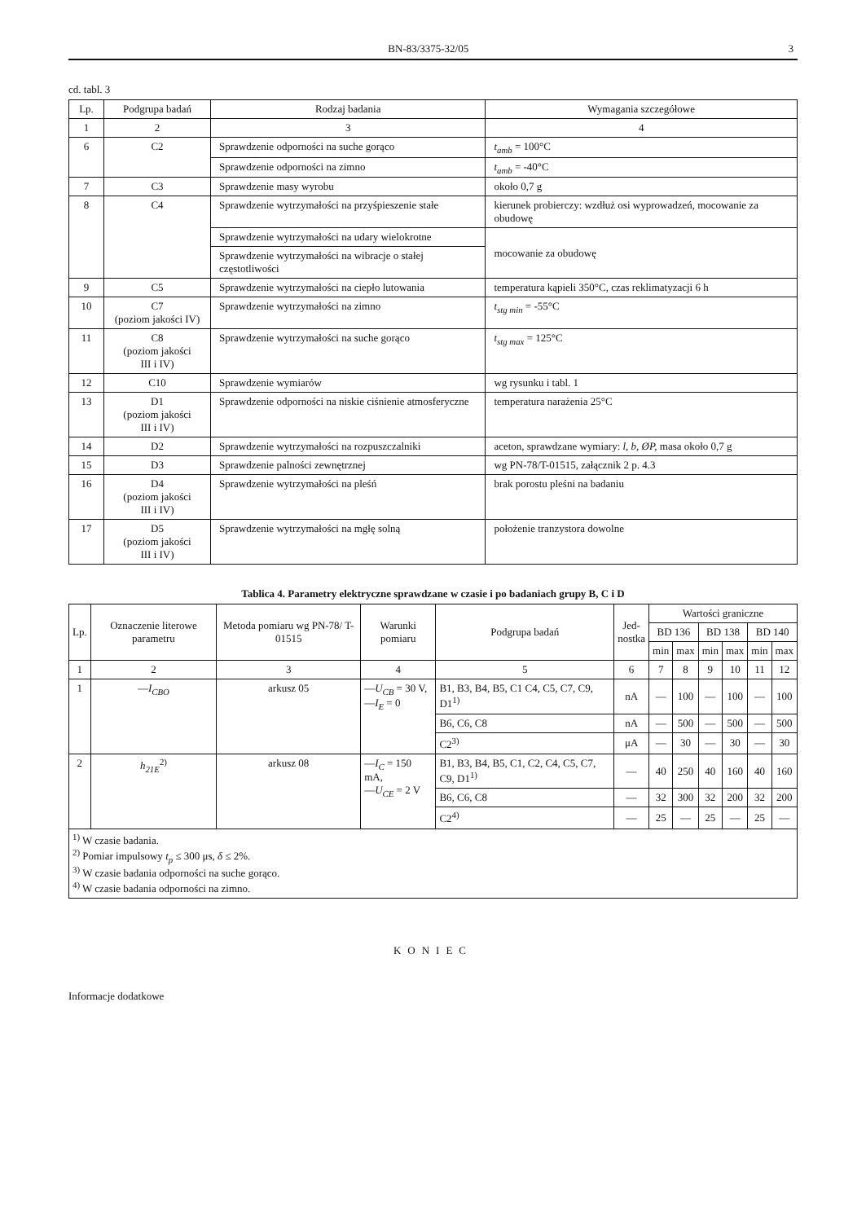BN-83/3375-32/05 3
cd. tabl. 3
| Lp. | Podgrupa badań | Rodzaj badania | Wymagania szczegółowe |
| --- | --- | --- | --- |
| 1 | 2 | 3 | 4 |
| 6 | C2 | Sprawdzenie odporności na suche gorąco | t<sub>amb</sub> = 100°C |
| | | Sprawdzenie odporności na zimno | t<sub>amb</sub> = -40°C |
| 7 | C3 | Sprawdzenie masy wyrobu | około 0,7 g |
| 8 | C4 | Sprawdzenie wytrzymałości na przyśpieszenie stałe | kierunek probierczy: wzdłuż osi wyprowadzeń, mocowanie za obudowę |
| | | Sprawdzenie wytrzymałości na udary wielokrotne | mocowanie za obudowę |
| | | Sprawdzenie wytrzymałości na wibracje o stałej częstotliwości | |
| 9 | C5 | Sprawdzenie wytrzymałości na ciepło lutowania | temperatura kąpieli 350°C, czas reklimatyzacji 6 h |
| 10 | C7 (poziom jakości IV) | Sprawdzenie wytrzymałości na zimno | t<sub>stg min</sub> = -55°C |
| 11 | C8 (poziom jakości III i IV) | Sprawdzenie wytrzymałości na suche gorąco | t<sub>stg max</sub> = 125°C |
| 12 | C10 | Sprawdzenie wymiarów | wg rysunku i tabl. 1 |
| 13 | D1 (poziom jakości III i IV) | Sprawdzenie odporności na niskie ciśnienie atmosferyczne | temperatura narażenia 25°C |
| 14 | D2 | Sprawdzenie wytrzymałości na rozpuszczalniki | aceton, sprawdzane wymiary: l, b, ØP, masa około 0,7 g |
| 15 | D3 | Sprawdzenie palności zewnętrznej | wg PN-78/T-01515, załącznik 2 p. 4.3 |
| 16 | D4 (poziom jakości III i IV) | Sprawdzenie wytrzymałości na pleśń | brak porostu pleśni na badaniu |
| 17 | D5 (poziom jakości III i IV) | Sprawdzenie wytrzymałości na mgłę solną | położenie tranzystora dowolne |
Tablica 4. Parametry elektryczne sprawdzane w czasie i po badaniach grupy B, C i D
| Lp. | Oznaczenie literowe parametru | Metoda pomiaru wg PN-78/ T-01515 | Warunki pomiaru | Podgrupa badań | Jed- nostka | Wartości graniczne | | | | | |
| --- | --- | --- | --- | --- | --- | --- | --- | --- | --- | --- | --- |
| | | | | | | BD 136 | | BD 138 | | BD 140 | |
| | | | | | | min | max | min | max | min | max |
| 1 | 2 | 3 | 4 | 5 | 6 | 7 | 8 | 9 | 10 | 11 | 12 |
| 1 | — I<sub>CBO</sub> | arkusz 05 | — U<sub>CB</sub> = 30 V, — I<sub>E</sub> = 0 | B1, B3, B4, B5, C1 C4, C5, C7, C9, D1<sup>1)</sup> | nA | — | 100 | — | 100 | — | 100 |
| | | | | B6, C6, C8 | nA | — | 500 | — | 500 | — | 500 |
| | | | | C2<sup>3)</sup> | μA | — | 30 | — | 30 | — | 30 |
| 2 | h<sub>21E</sub><sup>2)</sup> | arkusz 08 | — I<sub>C</sub> = 150 mA, — U<sub>CE</sub> = 2 V | B1, B3, B4, B5, C1, C2, C4, C5, C7, C9, D1<sup>1)</sup> | — | 40 | 250 | 40 | 160 | 40 | 160 |
| | | | | B6, C6, C8 | — | 32 | 300 | 32 | 200 | 32 | 200 |
| | | | | C2<sup>4)</sup> | — | 25 | — | 25 | — | 25 | — |
| <sup>1)</sup> W czasie badania. <sup>2)</sup> Pomiar impulsowy t<sub>p</sub> ≤ 300 μs, δ ≤ 2%. <sup>3)</sup> W czasie badania odporności na suche gorąco. <sup>4)</sup> W czasie badania odporności na zimno. | | | | | | | | | | | |
KONIEC
Informacje dodatkowe